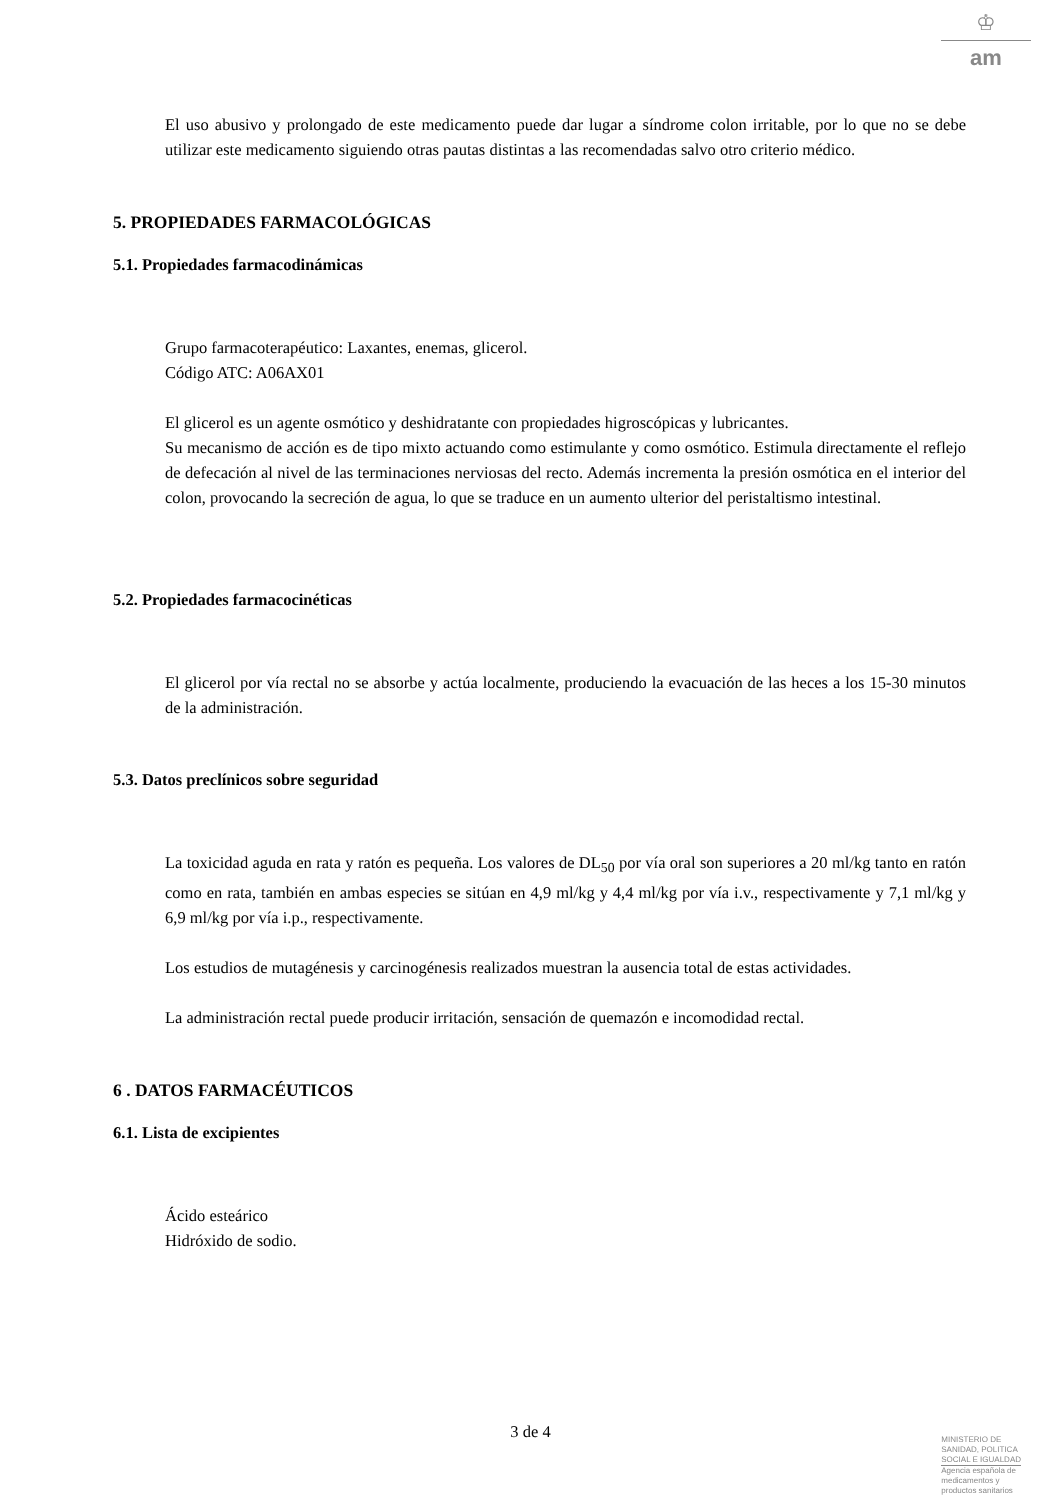♔
am
El uso abusivo y prolongado de este medicamento puede dar lugar a síndrome colon irritable, por lo que no se debe utilizar este medicamento siguiendo otras pautas distintas a las recomendadas salvo otro criterio médico.
5. PROPIEDADES FARMACOLÓGICAS
5.1. Propiedades farmacodinámicas
Grupo farmacoterapéutico: Laxantes, enemas, glicerol.
Código ATC: A06AX01
El glicerol es un agente osmótico y deshidratante con propiedades higroscópicas y lubricantes.
Su mecanismo de acción es de tipo mixto actuando como estimulante y como osmótico. Estimula directamente el reflejo de defecación al nivel de las terminaciones nerviosas del recto. Además incrementa la presión osmótica en el interior del colon, provocando la secreción de agua, lo que se traduce en un aumento ulterior del peristaltismo intestinal.
5.2. Propiedades farmacocinéticas
El glicerol por vía rectal no se absorbe y actúa localmente, produciendo la evacuación de las heces a los 15-30 minutos de la administración.
5.3. Datos preclínicos sobre seguridad
La toxicidad aguda en rata y ratón es pequeña. Los valores de DL<sub>50</sub> por vía oral son superiores a 20 ml/kg tanto en ratón como en rata, también en ambas especies se sitúan en 4,9 ml/kg y 4,4 ml/kg por vía i.v., respectivamente y 7,1 ml/kg y 6,9 ml/kg por vía i.p., respectivamente.
Los estudios de mutagénesis y carcinogénesis realizados muestran la ausencia total de estas actividades.
La administración rectal puede producir irritación, sensación de quemazón e incomodidad rectal.
6 . DATOS FARMACÉUTICOS
6.1. Lista de excipientes
Ácido esteárico
Hidróxido de sodio.
3 de 4
MINISTERIO DE
SANIDAD, POLITICA
SOCIAL E IGUALDAD
Agencia española de
medicamentos y
productos sanitarios